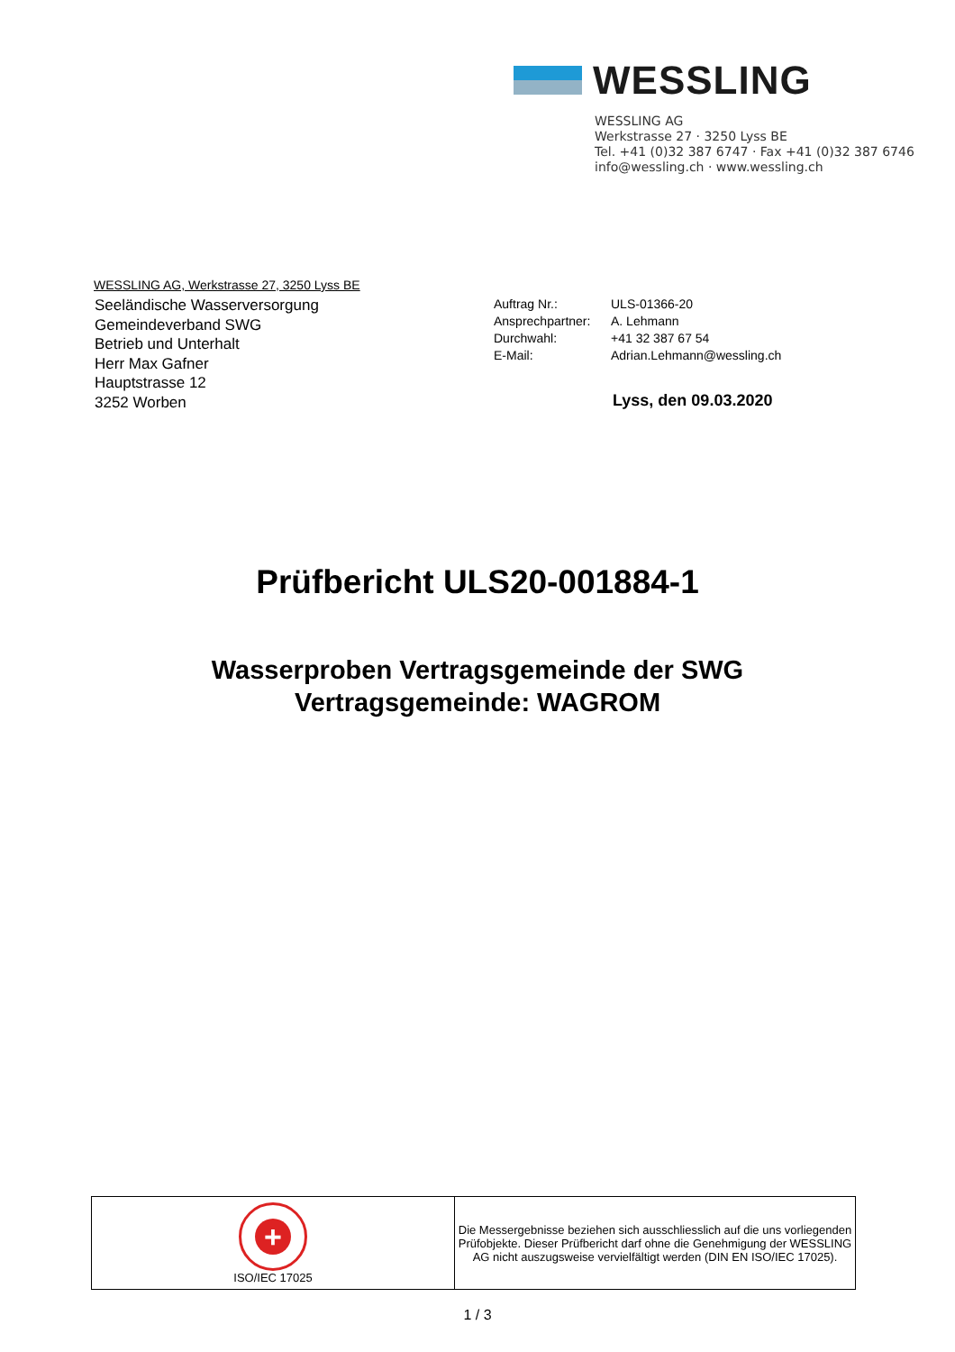WESSLING
WESSLING AG
Werkstrasse 27 · 3250 Lyss BE
Tel. +41 (0)32 387 6747 · Fax +41 (0)32 387 6746
info@wessling.ch · www.wessling.ch
WESSLING AG, Werkstrasse 27, 3250 Lyss BE
Seeländische Wasserversorgung
Gemeindeverband SWG
Betrieb und Unterhalt
Herr Max Gafner
Hauptstrasse 12
3252 Worben
| Auftrag Nr.: | ULS-01366-20 |
| Ansprechpartner: | A. Lehmann |
| Durchwahl: | +41 32 387 67 54 |
| E-Mail: | Adrian.Lehmann@wessling.ch |
Lyss, den 09.03.2020
Prüfbericht ULS20-001884-1
Wasserproben Vertragsgemeinde der SWG
Vertragsgemeinde: WAGROM
| + ISO/IEC 17025 | Die Messergebnisse beziehen sich ausschliesslich auf die uns vorliegenden Prüfobjekte. Dieser Prüfbericht darf ohne die Genehmigung der WESSLING AG nicht auszugsweise vervielfältigt werden (DIN EN ISO/IEC 17025). |
1 / 3